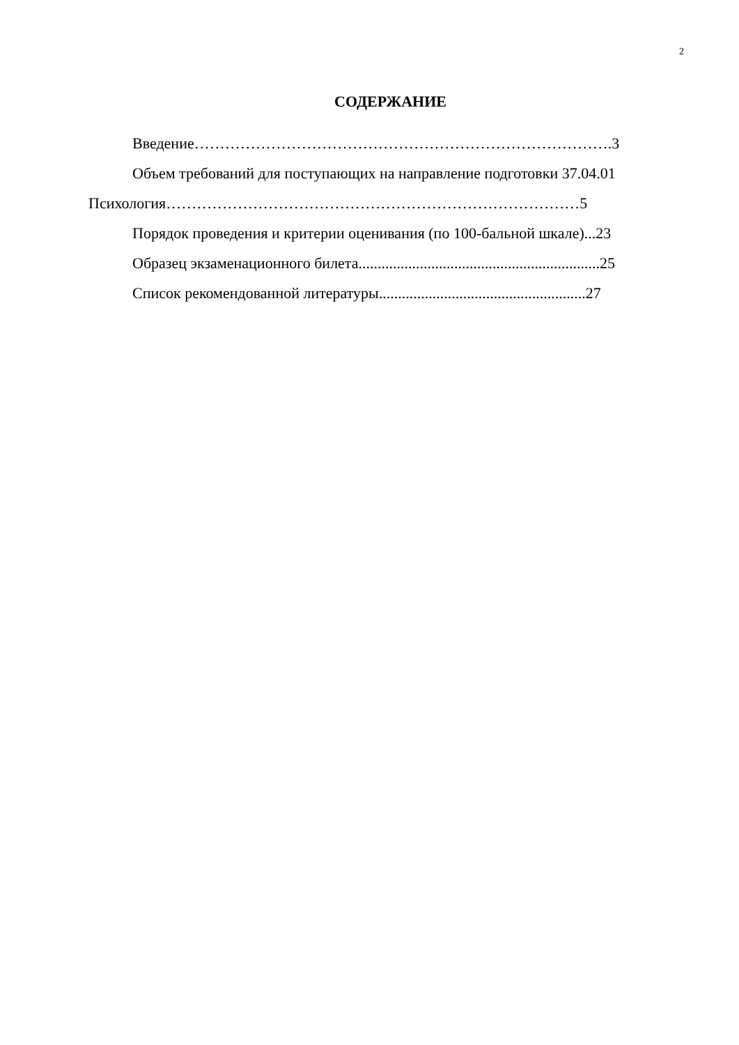2
СОДЕРЖАНИЕ
Введение……………………………………………………………………….3
Объем требований для поступающих на направление подготовки 37.04.01
Психология………………………………………………………………………5
Порядок проведения и критерии оценивания (по 100-бальной шкале)...23
Образец экзаменационного билета...............................................................25
Список рекомендованной литературы......................................................27